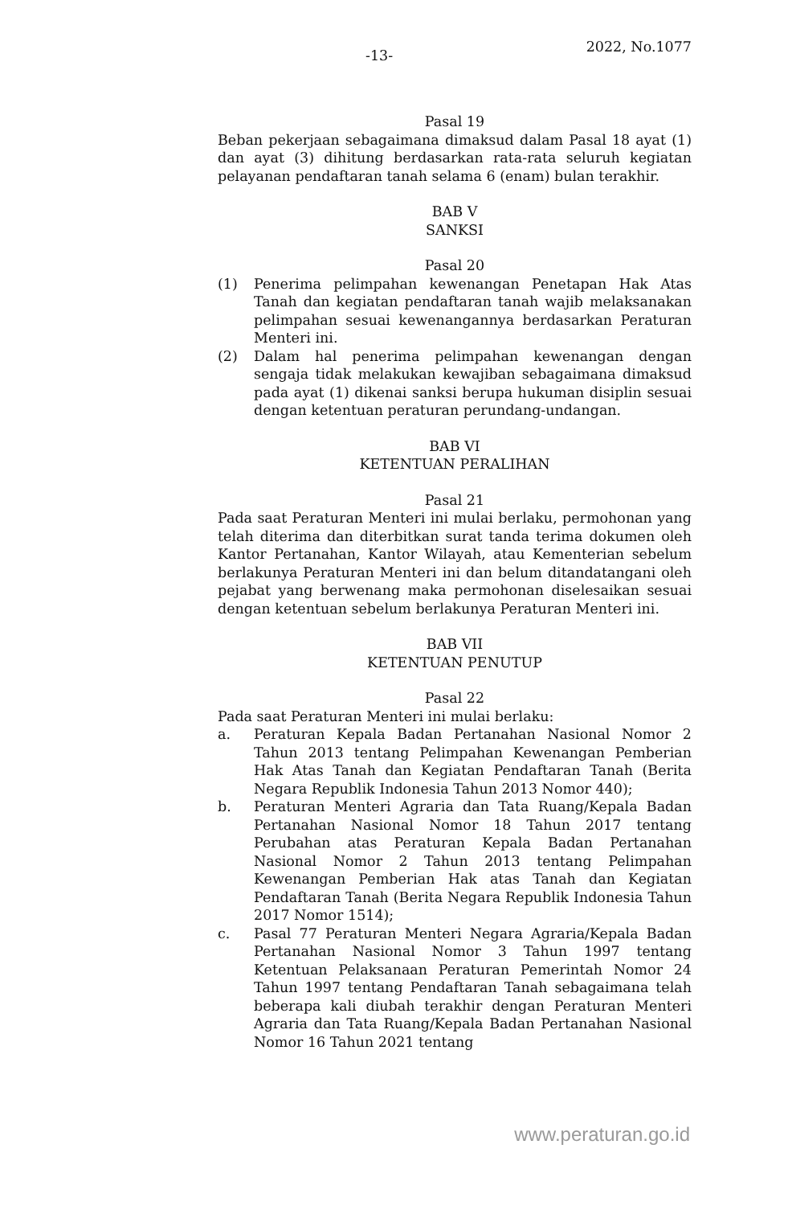-13-
2022, No.1077
Pasal 19
Beban pekerjaan sebagaimana dimaksud dalam Pasal 18 ayat (1) dan ayat (3) dihitung berdasarkan rata-rata seluruh kegiatan pelayanan pendaftaran tanah selama 6 (enam) bulan terakhir.
BAB V
SANKSI
Pasal 20
(1) Penerima pelimpahan kewenangan Penetapan Hak Atas Tanah dan kegiatan pendaftaran tanah wajib melaksanakan pelimpahan sesuai kewenangannya berdasarkan Peraturan Menteri ini.
(2) Dalam hal penerima pelimpahan kewenangan dengan sengaja tidak melakukan kewajiban sebagaimana dimaksud pada ayat (1) dikenai sanksi berupa hukuman disiplin sesuai dengan ketentuan peraturan perundang-undangan.
BAB VI
KETENTUAN PERALIHAN
Pasal 21
Pada saat Peraturan Menteri ini mulai berlaku, permohonan yang telah diterima dan diterbitkan surat tanda terima dokumen oleh Kantor Pertanahan, Kantor Wilayah, atau Kementerian sebelum berlakunya Peraturan Menteri ini dan belum ditandatangani oleh pejabat yang berwenang maka permohonan diselesaikan sesuai dengan ketentuan sebelum berlakunya Peraturan Menteri ini.
BAB VII
KETENTUAN PENUTUP
Pasal 22
Pada saat Peraturan Menteri ini mulai berlaku:
a. Peraturan Kepala Badan Pertanahan Nasional Nomor 2 Tahun 2013 tentang Pelimpahan Kewenangan Pemberian Hak Atas Tanah dan Kegiatan Pendaftaran Tanah (Berita Negara Republik Indonesia Tahun 2013 Nomor 440);
b. Peraturan Menteri Agraria dan Tata Ruang/Kepala Badan Pertanahan Nasional Nomor 18 Tahun 2017 tentang Perubahan atas Peraturan Kepala Badan Pertanahan Nasional Nomor 2 Tahun 2013 tentang Pelimpahan Kewenangan Pemberian Hak atas Tanah dan Kegiatan Pendaftaran Tanah (Berita Negara Republik Indonesia Tahun 2017 Nomor 1514);
c. Pasal 77 Peraturan Menteri Negara Agraria/Kepala Badan Pertanahan Nasional Nomor 3 Tahun 1997 tentang Ketentuan Pelaksanaan Peraturan Pemerintah Nomor 24 Tahun 1997 tentang Pendaftaran Tanah sebagaimana telah beberapa kali diubah terakhir dengan Peraturan Menteri Agraria dan Tata Ruang/Kepala Badan Pertanahan Nasional Nomor 16 Tahun 2021 tentang
www.peraturan.go.id